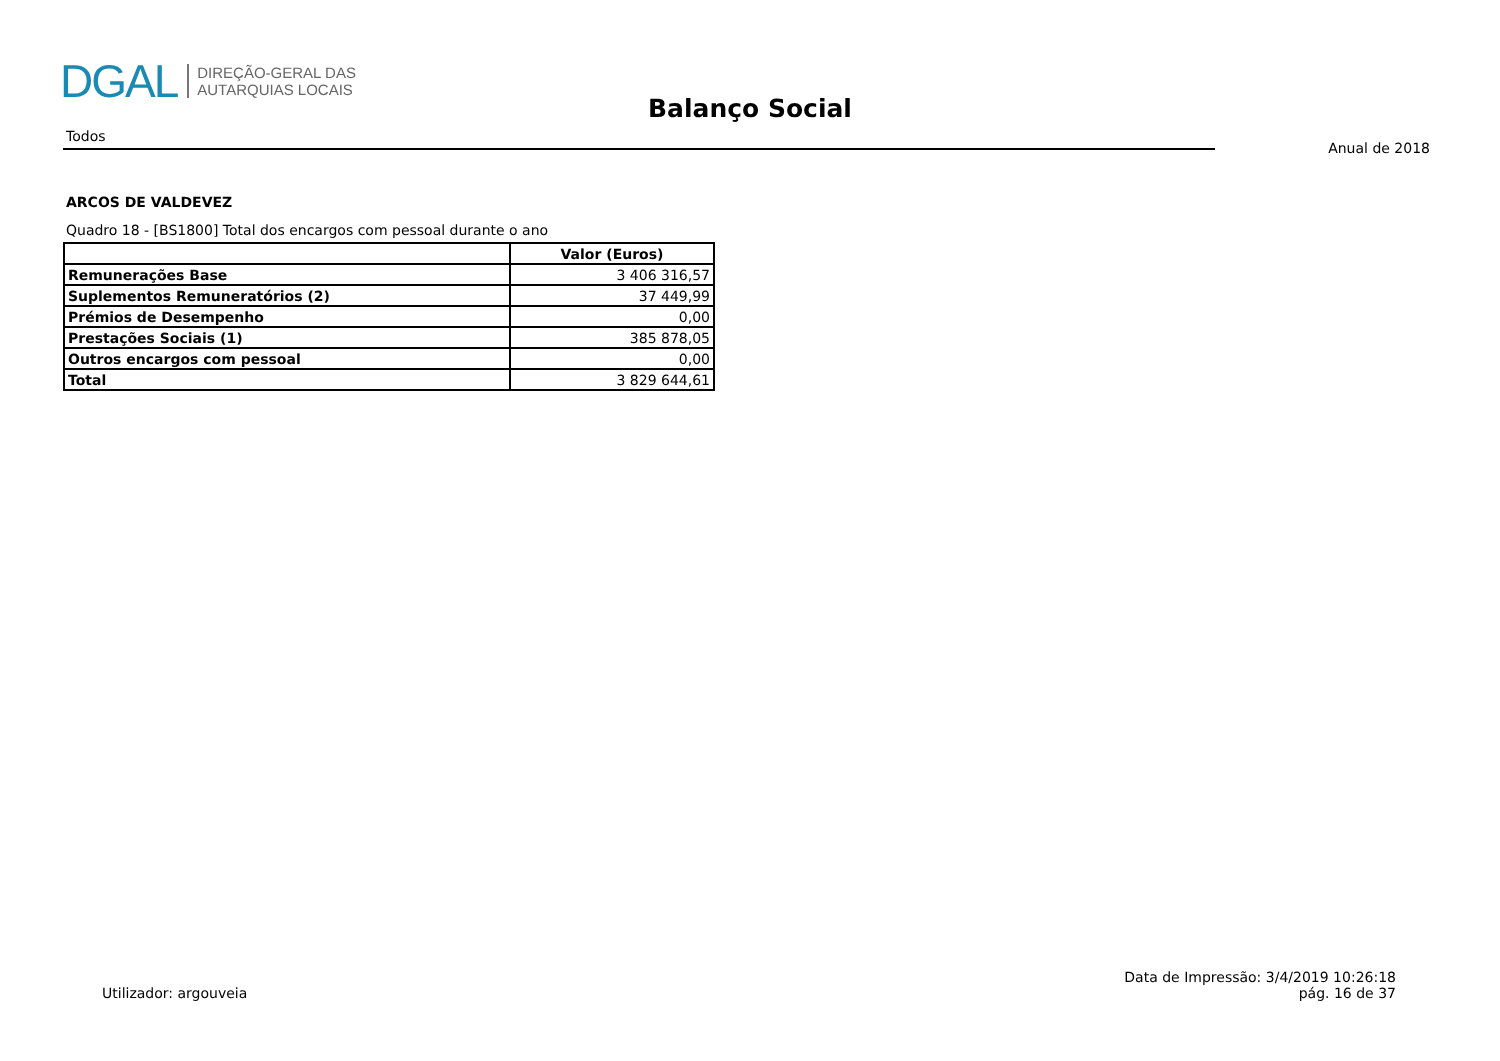DGAL
DIREÇÃO-GERAL DAS
AUTARQUIAS LOCAIS
Balanço Social
Todos
Anual de 2018
ARCOS DE VALDEVEZ
Quadro 18 - [BS1800] Total dos encargos com pessoal durante o ano
| | Valor (Euros) |
| --- | --- |
| Remunerações Base | 3 406 316,57 |
| Suplementos Remuneratórios (2) | 37 449,99 |
| Prémios de Desempenho | 0,00 |
| Prestações Sociais (1) | 385 878,05 |
| Outros encargos com pessoal | 0,00 |
| Total | 3 829 644,61 |
Utilizador: argouveia
Data de Impressão: 3/4/2019 10:26:18
pág. 16 de 37